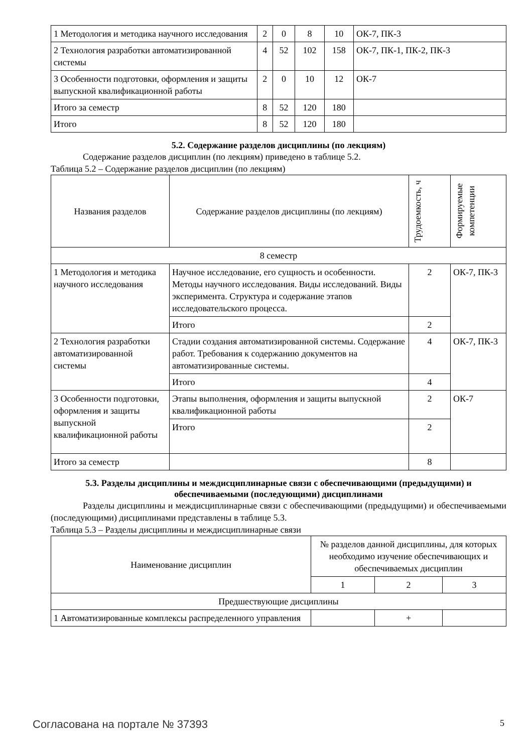| 1 Методология и методика научного исследования | 2 | 0 | 8 | 10 | ОК-7, ПК-3 |
| 2 Технология разработки автоматизированной системы | 4 | 52 | 102 | 158 | ОК-7, ПК-1, ПК-2, ПК-3 |
| 3 Особенности подготовки, оформления и защиты выпускной квалификационной работы | 2 | 0 | 10 | 12 | ОК-7 |
| Итого за семестр | 8 | 52 | 120 | 180 | |
| Итого | 8 | 52 | 120 | 180 | |
5.2. Содержание разделов дисциплины (по лекциям)
Содержание разделов дисциплин (по лекциям) приведено в таблице 5.2.
Таблица 5.2 – Содержание разделов дисциплин (по лекциям)
| Названия разделов | Содержание разделов дисциплины (по лекциям) | Трудоемкость, ч | Формируемые компетенции |
| --- | --- | --- | --- |
| 8 семестр | | | |
| 1 Методология и методика научного исследования | Научное исследование, его сущность и особенности. Методы научного исследования. Виды исследований. Виды эксперимента. Структура и содержание этапов исследовательского процесса. | 2 | ОК-7, ПК-3 |
| | Итого | 2 | |
| 2 Технология разработки автоматизированной системы | Стадии создания автоматизированной системы. Содержание работ. Требования к содержанию документов на автоматизированные системы. | 4 | ОК-7, ПК-3 |
| | Итого | 4 | |
| 3 Особенности подготовки, оформления и защиты выпускной квалификационной работы | Этапы выполнения, оформления и защиты выпускной квалификационной работы | 2 | ОК-7 |
| | Итого | 2 | |
| Итого за семестр | | 8 | |
5.3. Разделы дисциплины и междисциплинарные связи с обеспечивающими (предыдущими) и обеспечиваемыми (последующими) дисциплинами
Разделы дисциплины и междисциплинарные связи с обеспечивающими (предыдущими) и обеспечиваемыми (последующими) дисциплинами представлены в таблице 5.3.
Таблица 5.3 – Разделы дисциплины и междисциплинарные связи
| Наименование дисциплин | № разделов данной дисциплины, для которых необходимо изучение обеспечивающих и обеспечиваемых дисциплин | | |
| --- | --- | --- | --- |
| | 1 | 2 | 3 |
| Предшествующие дисциплины | | | |
| 1 Автоматизированные комплексы распределенного управления | | + | |
Согласована на портале № 37393 5